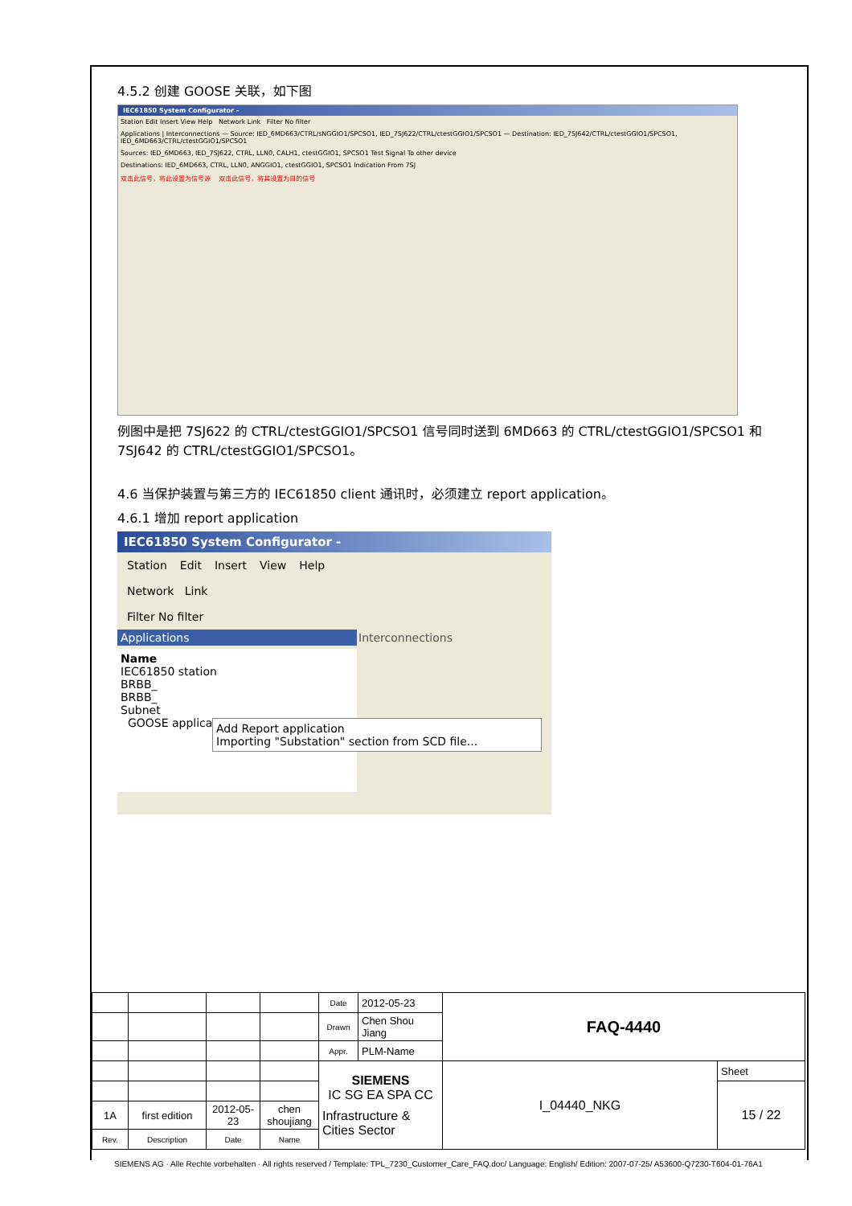4.5.2 创建 GOOSE 关联，如下图
IEC61850 System Configurator -
Station Edit Insert View Help Network Link Filter No filter
Applications | Interconnections — Source: IED_6MD663/CTRL/sNGGIO1/SPCSO1, IED_7SJ622/CTRL/ctestGGIO1/SPCSO1 — Destination: IED_7SJ642/CTRL/ctestGGIO1/SPCSO1, IED_6MD663/CTRL/ctestGGIO1/SPCSO1
Sources: IED_6MD663, IED_7SJ622, CTRL, LLN0, CALH1, ctestGGIO1, SPCSO1 Test Signal To other device
Destinations: IED_6MD663, CTRL, LLN0, ANGGIO1, ctestGGIO1, SPCSO1 Indication From 7SJ
双击此信号，将此设置为信号源 双击此信号，将其设置为目的信号
例图中是把 7SJ622 的 CTRL/ctestGGIO1/SPCSO1 信号同时送到 6MD663 的 CTRL/ctestGGIO1/SPCSO1 和 7SJ642 的 CTRL/ctestGGIO1/SPCSO1。
4.6 当保护装置与第三方的 IEC61850 client 通讯时，必须建立 report application。
4.6.1 增加 report application
IEC61850 System Configurator -
Station Edit Insert View Help
Network Link
Filter No filter
Applications
Interconnections
Name
IEC61850 station
BRBB_
BRBB_
Subnet
GOOSE application1
Add Report application
Importing "Substation" section from SCD file...
| | | | | Date | 2012-05-23 | FAQ-4440 | |
| | | | | Drawn | Chen Shou Jiang | | |
| | | | | Appr. | PLM-Name | | |
| | | | | SIEMENS IC SG EA SPA CC Infrastructure & Cities Sector | | I_04440_NKG | Sheet |
| | | | | | | | 15 / 22 |
| 1A | first edition | 2012-05-23 | chen shoujiang | | | | |
| Rev. | Description | Date | Name | | | | |
SIEMENS AG · Alle Rechte vorbehalten · All rights reserved / Template: TPL_7230_Customer_Care_FAQ.doc/ Language: English/ Edition: 2007-07-25/ A53600-Q7230-T604-01-76A1